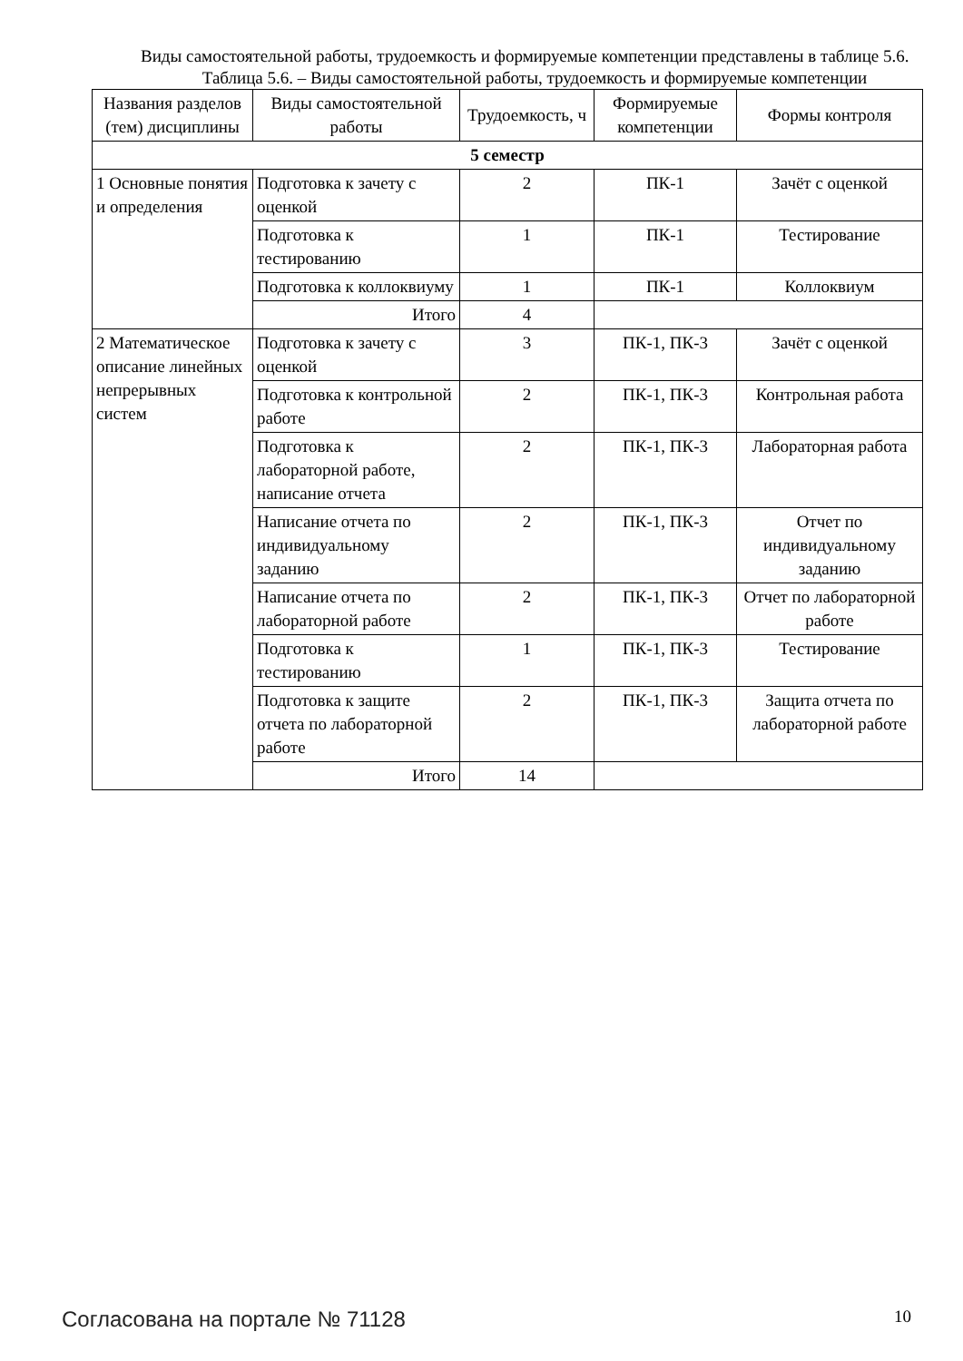Виды самостоятельной работы, трудоемкость и формируемые компетенции представлены в таблице 5.6.
Таблица 5.6. – Виды самостоятельной работы, трудоемкость и формируемые компетенции
| Названия разделов (тем) дисциплины | Виды самостоятельной работы | Трудоемкость, ч | Формируемые компетенции | Формы контроля |
| --- | --- | --- | --- | --- |
| 5 семестр | | | | |
| 1 Основные понятия и определения | Подготовка к зачету с оценкой | 2 | ПК-1 | Зачёт с оценкой |
| | Подготовка к тестированию | 1 | ПК-1 | Тестирование |
| | Подготовка к коллоквиуму | 1 | ПК-1 | Коллоквиум |
| | Итого | 4 | | |
| 2 Математическое описание линейных непрерывных систем | Подготовка к зачету с оценкой | 3 | ПК-1, ПК-3 | Зачёт с оценкой |
| | Подготовка к контрольной работе | 2 | ПК-1, ПК-3 | Контрольная работа |
| | Подготовка к лабораторной работе, написание отчета | 2 | ПК-1, ПК-3 | Лабораторная работа |
| | Написание отчета по индивидуальному заданию | 2 | ПК-1, ПК-3 | Отчет по индивидуальному заданию |
| | Написание отчета по лабораторной работе | 2 | ПК-1, ПК-3 | Отчет по лабораторной работе |
| | Подготовка к тестированию | 1 | ПК-1, ПК-3 | Тестирование |
| | Подготовка к защите отчета по лабораторной работе | 2 | ПК-1, ПК-3 | Защита отчета по лабораторной работе |
| | Итого | 14 | | |
Согласована на портале № 71128 10